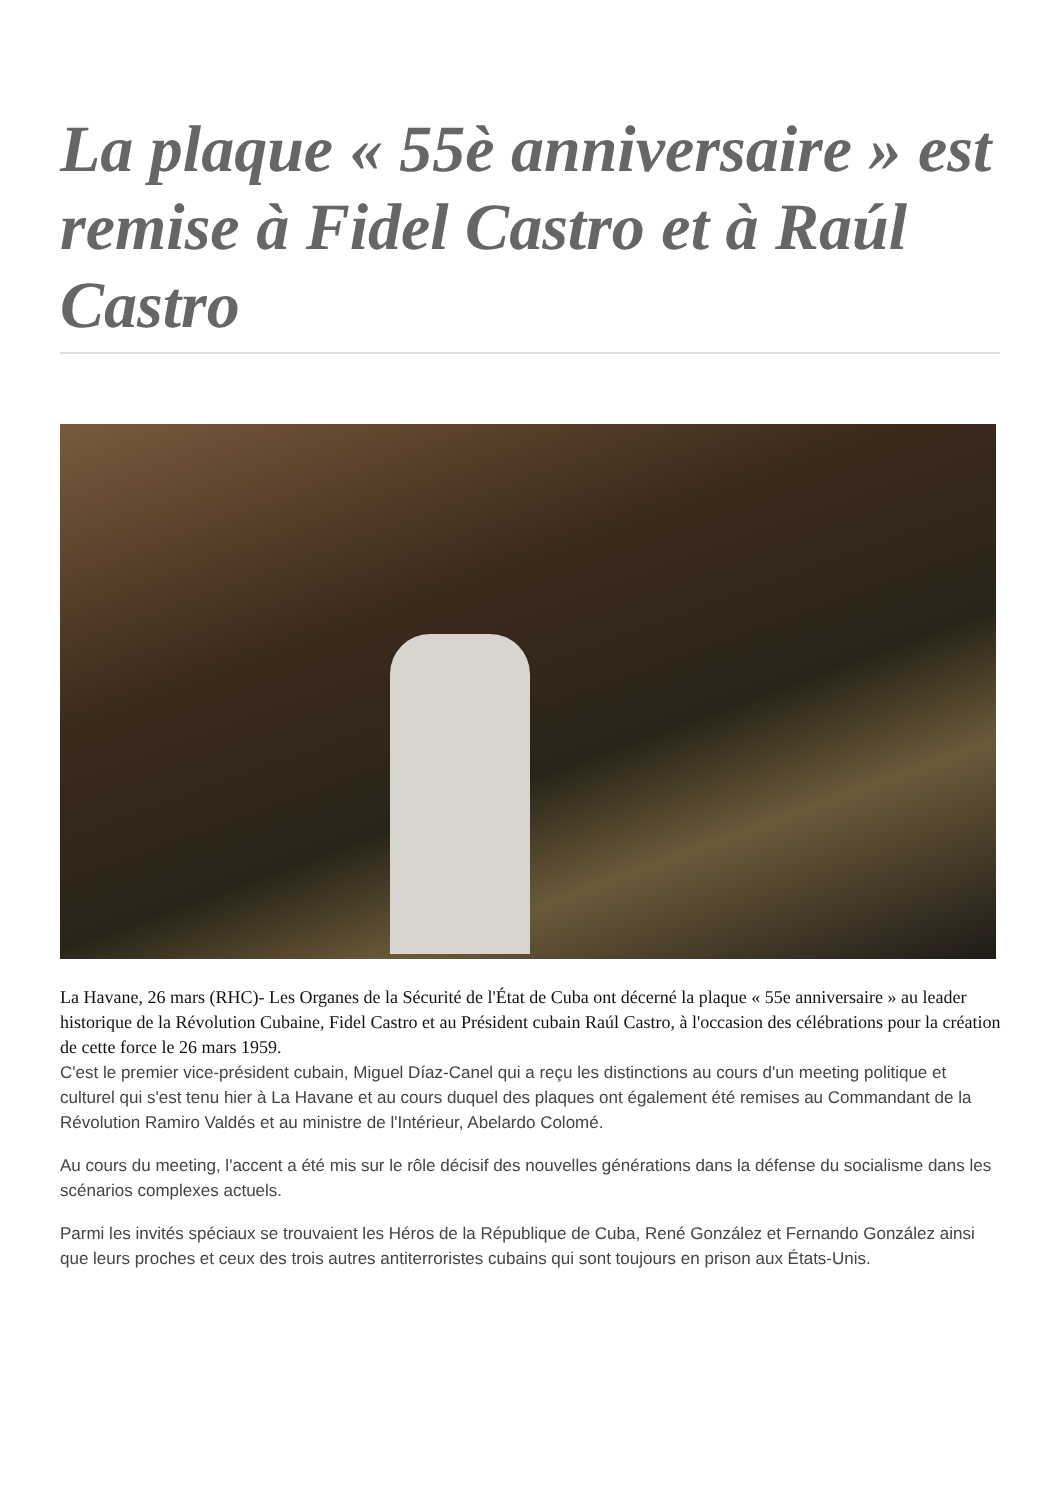La plaque « 55è anniversaire » est remise à Fidel Castro et à Raúl Castro
La Havane, 26 mars (RHC)- Les Organes de la Sécurité de l'État de Cuba ont décerné la plaque « 55e anniversaire » au leader historique de la Révolution Cubaine, Fidel Castro et au Président cubain Raúl Castro, à l'occasion des célébrations pour la création de cette force le 26 mars 1959.
C'est le premier vice-président cubain, Miguel Díaz-Canel qui a reçu les distinctions au cours d'un meeting politique et culturel qui s'est tenu hier à La Havane et au cours duquel des plaques ont également été remises au Commandant de la Révolution Ramiro Valdés et au ministre de l'Intérieur, Abelardo Colomé.
Au cours du meeting, l'accent a été mis sur le rôle décisif des nouvelles générations dans la défense du socialisme dans les scénarios complexes actuels.
Parmi les invités spéciaux se trouvaient les Héros de la République de Cuba, René González et Fernando González ainsi que leurs proches et ceux des trois autres antiterroristes cubains qui sont toujours en prison aux États-Unis.